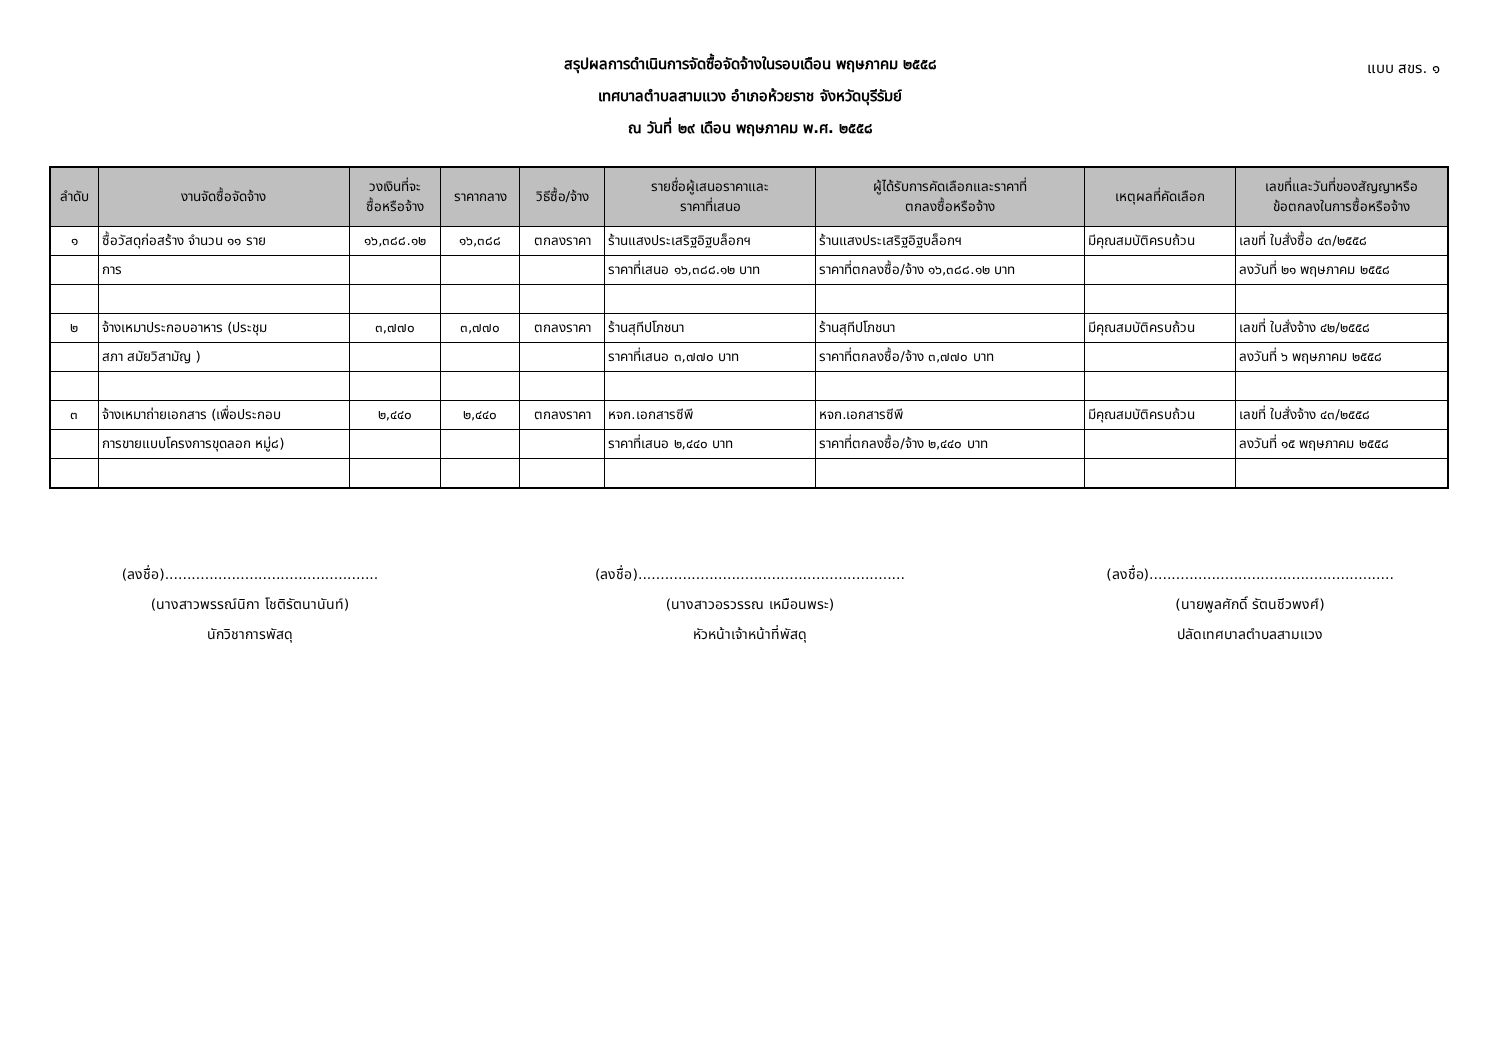แบบ สขร. ๑
สรุปผลการดำเนินการจัดซื้อจัดจ้างในรอบเดือน พฤษภาคม ๒๕๕๘
เทศบาลตำบลสามแวง อำเภอห้วยราช จังหวัดบุรีรัมย์
ณ วันที่ ๒๙ เดือน พฤษภาคม พ.ศ. ๒๕๕๘
| ลำดับ | งานจัดซื้อจัดจ้าง | วงเงินที่จะ ซื้อหรือจ้าง | ราคากลาง | วิธีซื้อ/จ้าง | รายชื่อผู้เสนอราคาและ ราคาที่เสนอ | ผู้ได้รับการคัดเลือกและราคาที่ ตกลงซื้อหรือจ้าง | เหตุผลที่คัดเลือก | เลขที่และวันที่ของสัญญาหรือ ข้อตกลงในการซื้อหรือจ้าง |
| --- | --- | --- | --- | --- | --- | --- | --- | --- |
| ๑ | ซื้อวัสดุก่อสร้าง จำนวน ๑๑ ราย | ๑๖,๓๘๘.๑๒ | ๑๖,๓๘๘ | ตกลงราคา | ร้านแสงประเสริฐอิฐบล็อกฯ | ร้านแสงประเสริฐอิฐบล็อกฯ | มีคุณสมบัติครบถ้วน | เลขที่ ใบสั่งซื้อ ๔๓/๒๕๕๘ |
| | การ | | | | ราคาที่เสนอ ๑๖,๓๘๘.๑๒ บาท | ราคาที่ตกลงซื้อ/จ้าง ๑๖,๓๘๘.๑๒ บาท | | ลงวันที่ ๒๑ พฤษภาคม ๒๕๕๘ |
| ๒ | จ้างเหมาประกอบอาหาร (ประชุม | ๓,๗๗๐ | ๓,๗๗๐ | ตกลงราคา | ร้านสุทีปโภชนา | ร้านสุทีปโภชนา | มีคุณสมบัติครบถ้วน | เลขที่ ใบสั่งจ้าง ๔๒/๒๕๕๘ |
| | สภา สมัยวิสามัญ ) | | | | ราคาที่เสนอ ๓,๗๗๐ บาท | ราคาที่ตกลงซื้อ/จ้าง ๓,๗๗๐ บาท | | ลงวันที่ ๖ พฤษภาคม ๒๕๕๘ |
| ๓ | จ้างเหมาถ่ายเอกสาร (เพื่อประกอบ | ๒,๔๔๐ | ๒,๔๔๐ | ตกลงราคา | หจก.เอกสารซีพี | หจก.เอกสารซีพี | มีคุณสมบัติครบถ้วน | เลขที่ ใบสั่งจ้าง ๔๓/๒๕๕๘ |
| | การขายแบบโครงการขุดลอก หมู่๘) | | | | ราคาที่เสนอ ๒,๔๔๐ บาท | ราคาที่ตกลงซื้อ/จ้าง ๒,๔๔๐ บาท | | ลงวันที่ ๑๕ พฤษภาคม ๒๕๕๘ |
(ลงชื่อ)................................................
(นางสาวพรรณ์นิกา โชติรัตนานันท์)
นักวิชาการพัสดุ
(ลงชื่อ)............................................................
(นางสาวอรวรรณ เหมือนพระ)
หัวหน้าเจ้าหน้าที่พัสดุ
(ลงชื่อ).......................................................
(นายพูลศักดิ์ รัตนชีวพงศ์)
ปลัดเทศบาลตำบลสามแวง